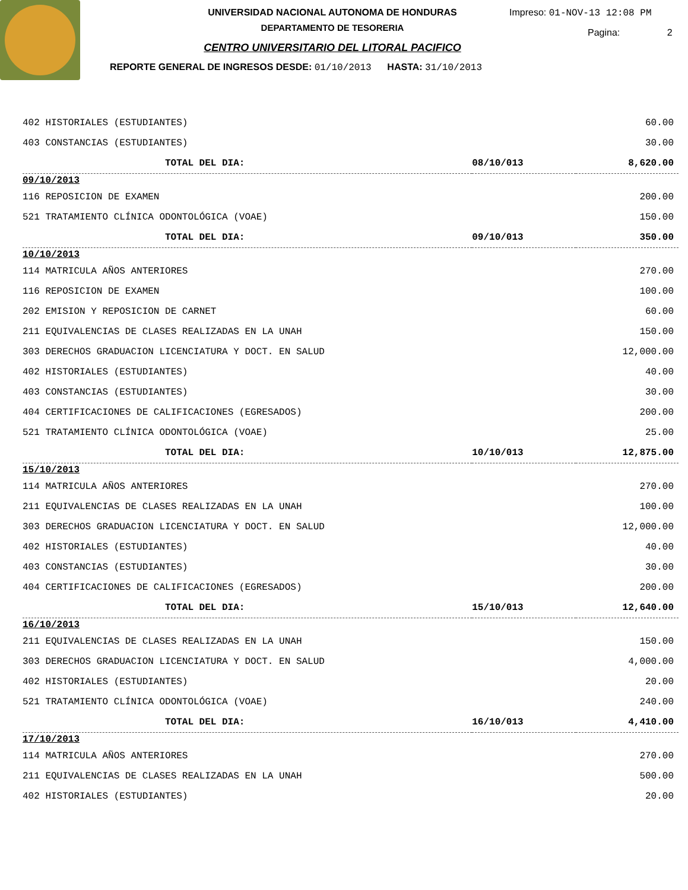UNIVERSIDAD NACIONAL AUTONOMA DE HONDURAS
DEPARTAMENTO DE TESORERIA
CENTRO UNIVERSITARIO DEL LITORAL PACIFICO
REPORTE GENERAL DE INGRESOS DESDE: 01/10/2013 HASTA: 31/10/2013
Impreso: 01-NOV-13 12:08 PM
Pagina: 2
| 402 HISTORIALES (ESTUDIANTES) | | 60.00 |
| 403 CONSTANCIAS (ESTUDIANTES) | | 30.00 |
| TOTAL DEL DIA: | 08/10/013 | 8,620.00 |
| 09/10/2013 | | |
| 116 REPOSICION DE EXAMEN | | 200.00 |
| 521 TRATAMIENTO CLÍNICA ODONTOLÓGICA (VOAE) | | 150.00 |
| TOTAL DEL DIA: | 09/10/013 | 350.00 |
| 10/10/2013 | | |
| 114 MATRICULA AÑOS ANTERIORES | | 270.00 |
| 116 REPOSICION DE EXAMEN | | 100.00 |
| 202 EMISION Y REPOSICION DE CARNET | | 60.00 |
| 211 EQUIVALENCIAS DE CLASES REALIZADAS EN LA UNAH | | 150.00 |
| 303 DERECHOS GRADUACION LICENCIATURA Y DOCT. EN SALUD | | 12,000.00 |
| 402 HISTORIALES (ESTUDIANTES) | | 40.00 |
| 403 CONSTANCIAS (ESTUDIANTES) | | 30.00 |
| 404 CERTIFICACIONES DE CALIFICACIONES (EGRESADOS) | | 200.00 |
| 521 TRATAMIENTO CLÍNICA ODONTOLÓGICA (VOAE) | | 25.00 |
| TOTAL DEL DIA: | 10/10/013 | 12,875.00 |
| 15/10/2013 | | |
| 114 MATRICULA AÑOS ANTERIORES | | 270.00 |
| 211 EQUIVALENCIAS DE CLASES REALIZADAS EN LA UNAH | | 100.00 |
| 303 DERECHOS GRADUACION LICENCIATURA Y DOCT. EN SALUD | | 12,000.00 |
| 402 HISTORIALES (ESTUDIANTES) | | 40.00 |
| 403 CONSTANCIAS (ESTUDIANTES) | | 30.00 |
| 404 CERTIFICACIONES DE CALIFICACIONES (EGRESADOS) | | 200.00 |
| TOTAL DEL DIA: | 15/10/013 | 12,640.00 |
| 16/10/2013 | | |
| 211 EQUIVALENCIAS DE CLASES REALIZADAS EN LA UNAH | | 150.00 |
| 303 DERECHOS GRADUACION LICENCIATURA Y DOCT. EN SALUD | | 4,000.00 |
| 402 HISTORIALES (ESTUDIANTES) | | 20.00 |
| 521 TRATAMIENTO CLÍNICA ODONTOLÓGICA (VOAE) | | 240.00 |
| TOTAL DEL DIA: | 16/10/013 | 4,410.00 |
| 17/10/2013 | | |
| 114 MATRICULA AÑOS ANTERIORES | | 270.00 |
| 211 EQUIVALENCIAS DE CLASES REALIZADAS EN LA UNAH | | 500.00 |
| 402 HISTORIALES (ESTUDIANTES) | | 20.00 |